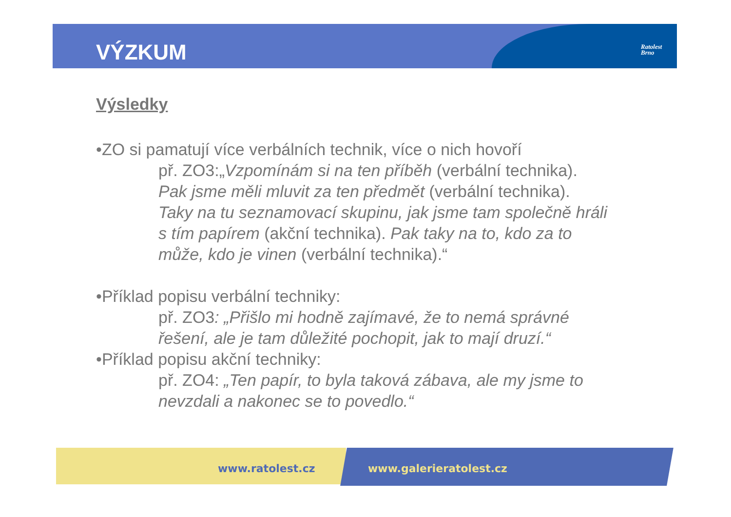VÝZKUM
Ratolest
Brno
Výsledky
•ZO si pamatují více verbálních technik, více o nich hovoří
př. ZO3:„Vzpomínám si na ten příběh (verbální technika).
Pak jsme měli mluvit za ten předmět (verbální technika).
Taky na tu seznamovací skupinu, jak jsme tam společně hráli
s tím papírem (akční technika). Pak taky na to, kdo za to
může, kdo je vinen (verbální technika).“
•Příklad popisu verbální techniky:
př. ZO3: „Přišlo mi hodně zajímavé, že to nemá správné
řešení, ale je tam důležité pochopit, jak to mají druzí.“
•Příklad popisu akční techniky:
př. ZO4: „Ten papír, to byla taková zábava, ale my jsme to
nevzdali a nakonec se to povedlo.“
www.ratolest.cz www.galerieratolest.cz